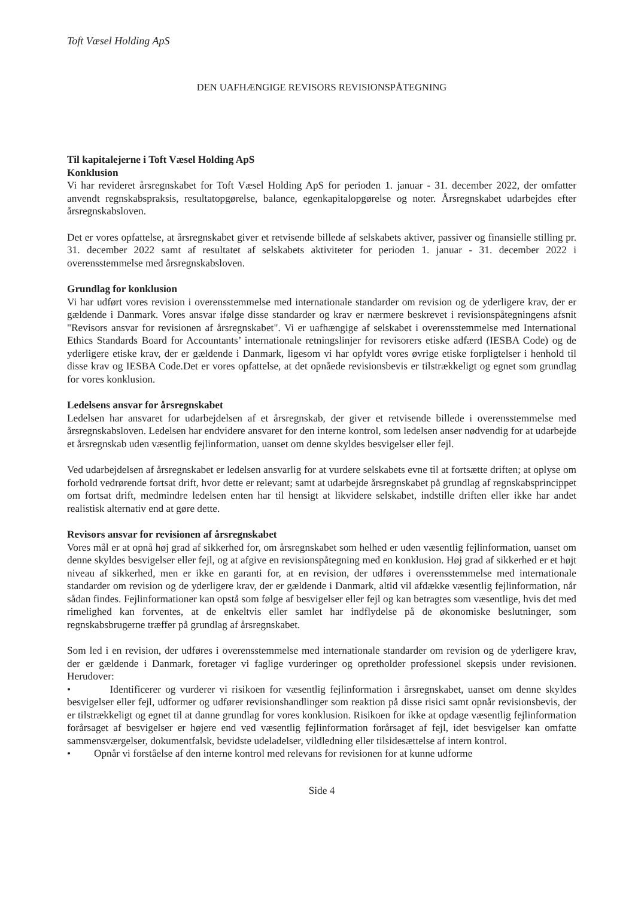Toft Væsel Holding ApS
DEN UAFHÆNGIGE REVISORS REVISIONSPÅTEGNING
Til kapitalejerne i Toft Væsel Holding ApS
Konklusion
Vi har revideret årsregnskabet for Toft Væsel Holding ApS for perioden 1. januar - 31. december 2022, der omfatter anvendt regnskabspraksis, resultatopgørelse, balance, egenkapitalopgørelse og noter. Årsregnskabet udarbejdes efter årsregnskabsloven.
Det er vores opfattelse, at årsregnskabet giver et retvisende billede af selskabets aktiver, passiver og finansielle stilling pr. 31. december 2022 samt af resultatet af selskabets aktiviteter for perioden 1. januar - 31. december 2022 i overensstemmelse med årsregnskabsloven.
Grundlag for konklusion
Vi har udført vores revision i overensstemmelse med internationale standarder om revision og de yderligere krav, der er gældende i Danmark. Vores ansvar ifølge disse standarder og krav er nærmere beskrevet i revisionspåtegningens afsnit "Revisors ansvar for revisionen af årsregnskabet". Vi er uafhængige af selskabet i overensstemmelse med International Ethics Standards Board for Accountants’ internationale retningslinjer for revisorers etiske adfærd (IESBA Code) og de yderligere etiske krav, der er gældende i Danmark, ligesom vi har opfyldt vores øvrige etiske forpligtelser i henhold til disse krav og IESBA Code.Det er vores opfattelse, at det opnåede revisionsbevis er tilstrækkeligt og egnet som grundlag for vores konklusion.
Ledelsens ansvar for årsregnskabet
Ledelsen har ansvaret for udarbejdelsen af et årsregnskab, der giver et retvisende billede i overensstemmelse med årsregnskabsloven. Ledelsen har endvidere ansvaret for den interne kontrol, som ledelsen anser nødvendig for at udarbejde et årsregnskab uden væsentlig fejlinformation, uanset om denne skyldes besvigelser eller fejl.
Ved udarbejdelsen af årsregnskabet er ledelsen ansvarlig for at vurdere selskabets evne til at fortsætte driften; at oplyse om forhold vedrørende fortsat drift, hvor dette er relevant; samt at udarbejde årsregnskabet på grundlag af regnskabsprincippet om fortsat drift, medmindre ledelsen enten har til hensigt at likvidere selskabet, indstille driften eller ikke har andet realistisk alternativ end at gøre dette.
Revisors ansvar for revisionen af årsregnskabet
Vores mål er at opnå høj grad af sikkerhed for, om årsregnskabet som helhed er uden væsentlig fejlinformation, uanset om denne skyldes besvigelser eller fejl, og at afgive en revisionspåtegning med en konklusion. Høj grad af sikkerhed er et højt niveau af sikkerhed, men er ikke en garanti for, at en revision, der udføres i overensstemmelse med internationale standarder om revision og de yderligere krav, der er gældende i Danmark, altid vil afdække væsentlig fejlinformation, når sådan findes. Fejlinformationer kan opstå som følge af besvigelser eller fejl og kan betragtes som væsentlige, hvis det med rimelighed kan forventes, at de enkeltvis eller samlet har indflydelse på de økonomiske beslutninger, som regnskabsbrugerne træffer på grundlag af årsregnskabet.
Som led i en revision, der udføres i overensstemmelse med internationale standarder om revision og de yderligere krav, der er gældende i Danmark, foretager vi faglige vurderinger og opretholder professionel skepsis under revisionen. Herudover:
• Identificerer og vurderer vi risikoen for væsentlig fejlinformation i årsregnskabet, uanset om denne skyldes besvigelser eller fejl, udformer og udfører revisionshandlinger som reaktion på disse risici samt opnår revisionsbevis, der er tilstrækkeligt og egnet til at danne grundlag for vores konklusion. Risikoen for ikke at opdage væsentlig fejlinformation forårsaget af besvigelser er højere end ved væsentlig fejlinformation forårsaget af fejl, idet besvigelser kan omfatte sammensværgelser, dokumentfalsk, bevidste udeladelser, vildledning eller tilsidesættelse af intern kontrol.
• Opnår vi forståelse af den interne kontrol med relevans for revisionen for at kunne udforme
Side 4